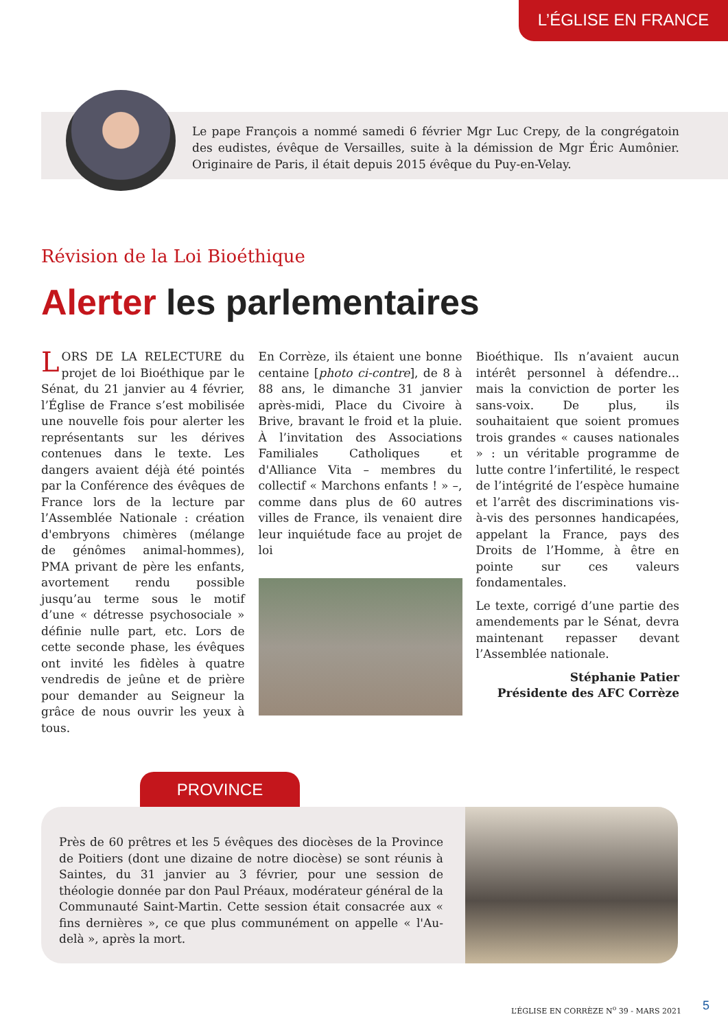L’ÉGLISE EN FRANCE
Le pape François a nommé samedi 6 février Mgr Luc Crepy, de la congrégatoin des eudistes, évêque de Versailles, suite à la démission de Mgr Éric Aumônier. Originaire de Paris, il était depuis 2015 évêque du Puy-en-Velay.
Révision de la Loi Bioéthique
Alerter les parlementaires
LORS DE LA RELECTURE du projet de loi Bioéthique par le Sénat, du 21 janvier au 4 février, l’Église de France s’est mobilisée une nouvelle fois pour alerter les représentants sur les dérives contenues dans le texte. Les dangers avaient déjà été pointés par la Conférence des évêques de France lors de la lecture par l’Assemblée Nationale : création d'embryons chimères (mélange de génômes animal-hommes), PMA privant de père les enfants, avortement rendu possible jusqu’au terme sous le motif d’une « détresse psychosociale » définie nulle part, etc. Lors de cette seconde phase, les évêques ont invité les fidèles à quatre vendredis de jeûne et de prière pour demander au Seigneur la grâce de nous ouvrir les yeux à tous.
En Corrèze, ils étaient une bonne centaine [photo ci-contre], de 8 à 88 ans, le dimanche 31 janvier après-midi, Place du Civoire à Brive, bravant le froid et la pluie. À l’invitation des Associations Familiales Catholiques et d'Alliance Vita – membres du collectif « Marchons enfants ! » –, comme dans plus de 60 autres villes de France, ils venaient dire leur inquiétude face au projet de loi
Bioéthique. Ils n’avaient aucun intérêt personnel à défendre… mais la conviction de porter les sans-voix. De plus, ils souhaitaient que soient promues trois grandes « causes nationales » : un véritable programme de lutte contre l’infertilité, le respect de l’intégrité de l’espèce humaine et l’arrêt des discriminations vis-à-vis des personnes handicapées, appelant la France, pays des Droits de l’Homme, à être en pointe sur ces valeurs fondamentales.
Le texte, corrigé d’une partie des amendements par le Sénat, devra maintenant repasser devant l’Assemblée nationale.
Stéphanie Patier
Présidente des AFC Corrèze
PROVINCE
Près de 60 prêtres et les 5 évêques des diocèses de la Province de Poitiers (dont une dizaine de notre diocèse) se sont réunis à Saintes, du 31 janvier au 3 février, pour une session de théologie donnée par don Paul Préaux, modérateur général de la Communauté Saint-Martin. Cette session était consacrée aux « fins dernières », ce que plus communément on appelle « l'Au-delà », après la mort.
L’ÉGLISE EN CORRÈZE N<sup>o</sup> 39 - MARS 2021
5